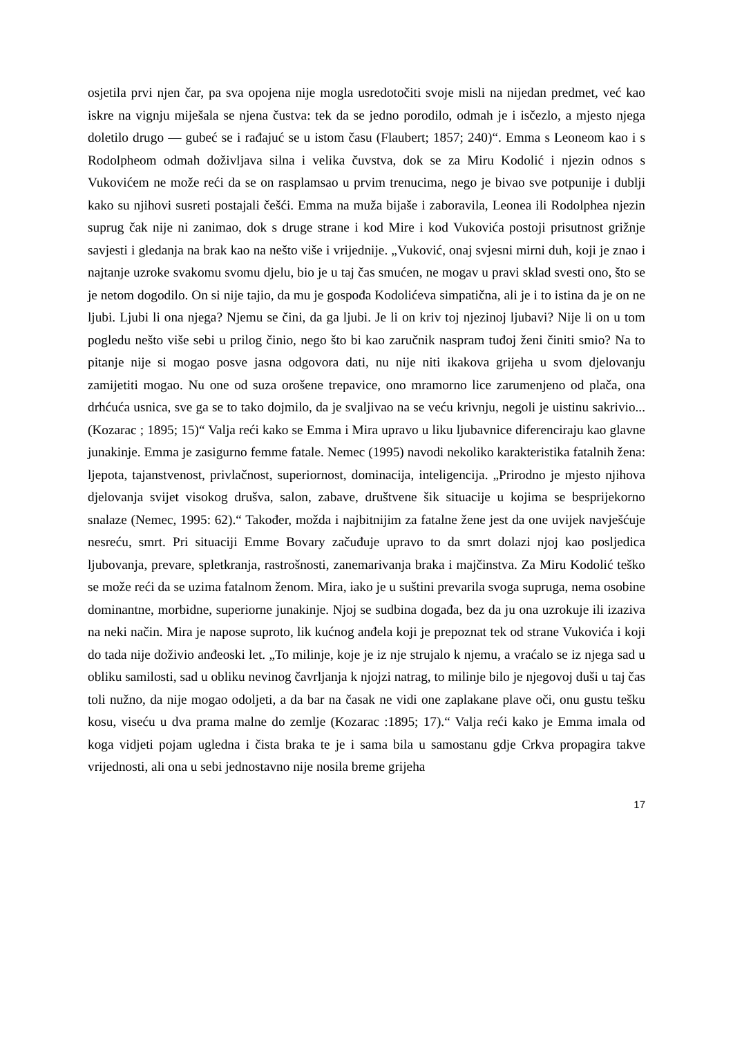osjetila prvi njen čar, pa sva opojena nije mogla usredotočiti svoje misli na nijedan predmet, već kao iskre na vignju miješala se njena čustva: tek da se jedno porodilo, odmah je i isčezlo, a mjesto njega doletilo drugo — gubeć se i rađajuć se u istom času (Flaubert; 1857; 240)“. Emma s Leoneom kao i s Rodolpheom odmah doživljava silna i velika čuvstva, dok se za Miru Kodolić i njezin odnos s Vukovićem ne može reći da se on rasplamsao u prvim trenucima, nego je bivao sve potpunije i dublji kako su njihovi susreti postajali češći. Emma na muža bijaše i zaboravila, Leonea ili Rodolphea njezin suprug čak nije ni zanimao, dok s druge strane i kod Mire i kod Vukovića postoji prisutnost grižnje savjesti i gledanja na brak kao na nešto više i vrijednije. „Vuković, onaj svjesni mirni duh, koji je znao i najtanje uzroke svakomu svomu djelu, bio je u taj čas smućen, ne mogav u pravi sklad svesti ono, što se je netom dogodilo. On si nije tajio, da mu je gospođa Kodolićeva simpatična, ali je i to istina da je on ne ljubi. Ljubi li ona njega? Njemu se čini, da ga ljubi. Je li on kriv toj njezinoj ljubavi? Nije li on u tom pogledu nešto više sebi u prilog činio, nego što bi kao zaručnik naspram tuđoj ženi činiti smio? Na to pitanje nije si mogao posve jasna odgovora dati, nu nije niti ikakova grijeha u svom djelovanju zamijetiti mogao. Nu one od suza orošene trepavice, ono mramorno lice zarumenjeno od plača, ona drhćuća usnica, sve ga se to tako dojmilo, da je svaljivao na se veću krivnju, negoli je uistinu sakrivio... (Kozarac ; 1895; 15)“ Valja reći kako se Emma i Mira upravo u liku ljubavnice diferenciraju kao glavne junakinje. Emma je zasigurno femme fatale. Nemec (1995) navodi nekoliko karakteristika fatalnih žena: ljepota, tajanstvenost, privlačnost, superiornost, dominacija, inteligencija. „Prirodno je mjesto njihova djelovanja svijet visokog drušva, salon, zabave, društvene šik situacije u kojima se besprijekorno snalaze (Nemec, 1995: 62).“ Također, možda i najbitnijim za fatalne žene jest da one uvijek navješćuje nesreću, smrt. Pri situaciji Emme Bovary začuđuje upravo to da smrt dolazi njoj kao posljedica ljubovanja, prevare, spletkranja, rastrošnosti, zanemarivanja braka i majčinstva. Za Miru Kodolić teško se može reći da se uzima fatalnom ženom. Mira, iako je u suštini prevarila svoga supruga, nema osobine dominantne, morbidne, superiorne junakinje. Njoj se sudbina događa, bez da ju ona uzrokuje ili izaziva na neki način. Mira je napose suproto, lik kućnog anđela koji je prepoznat tek od strane Vukovića i koji do tada nije doživio anđeoski let. „To milinje, koje je iz nje strujalo k njemu, a vraćalo se iz njega sad u obliku samilosti, sad u obliku nevinog čavrljanja k njojzi natrag, to milinje bilo je njegovoj duši u taj čas toli nužno, da nije mogao odoljeti, a da bar na časak ne vidi one zaplakane plave oči, onu gustu tešku kosu, viseću u dva prama malne do zemlje (Kozarac :1895; 17).“ Valja reći kako je Emma imala od koga vidjeti pojam ugledna i čista braka te je i sama bila u samostanu gdje Crkva propagira takve vrijednosti, ali ona u sebi jednostavno nije nosila breme grijeha
17